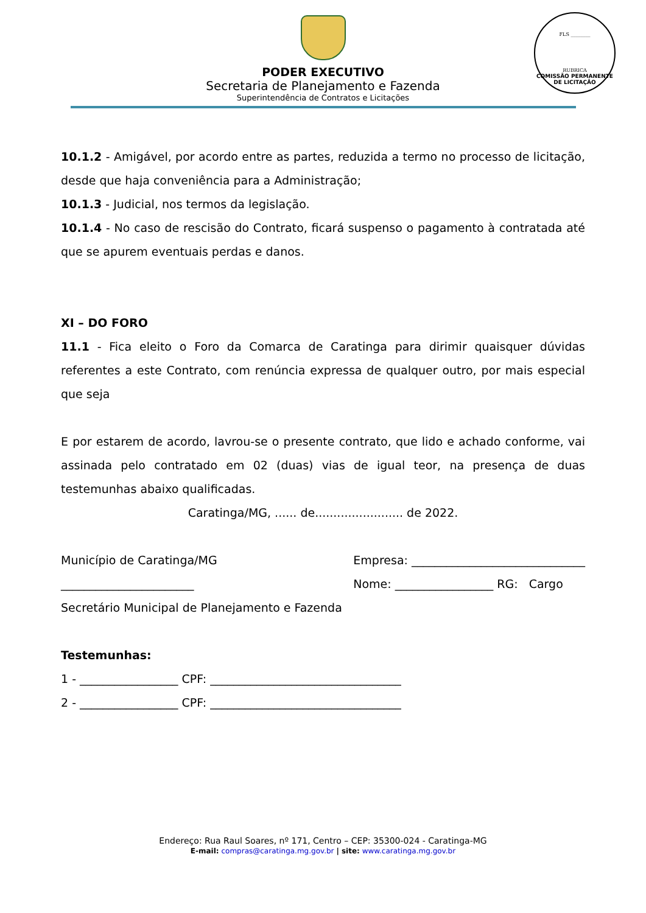FLS ________
RUBRICA
COMISSÃO PERMANENTE DE LICITAÇÃO
PODER EXECUTIVO
Secretaria de Planejamento e Fazenda
Superintendência de Contratos e Licitações
10.1.2 - Amigável, por acordo entre as partes, reduzida a termo no processo de licitação, desde que haja conveniência para a Administração;
10.1.3 - Judicial, nos termos da legislação.
10.1.4 - No caso de rescisão do Contrato, ficará suspenso o pagamento à contratada até que se apurem eventuais perdas e danos.
XI – DO FORO
11.1 - Fica eleito o Foro da Comarca de Caratinga para dirimir quaisquer dúvidas referentes a este Contrato, com renúncia expressa de qualquer outro, por mais especial que seja
E por estarem de acordo, lavrou-se o presente contrato, que lido e achado conforme, vai assinada pelo contratado em 02 (duas) vias de igual teor, na presença de duas testemunhas abaixo qualificadas.
Caratinga/MG, ...... de........................ de 2022.
Município de Caratinga/MG Empresa: ______________________________
_______________________ Nome: _________________ RG: Cargo
Secretário Municipal de Planejamento e Fazenda
Testemunhas:
1 - _________________ CPF: _________________________________
2 - _________________ CPF: _________________________________
Endereço: Rua Raul Soares, nº 171, Centro – CEP: 35300-024 - Caratinga-MG
E-mail: compras@caratinga.mg.gov.br | site: www.caratinga.mg.gov.br